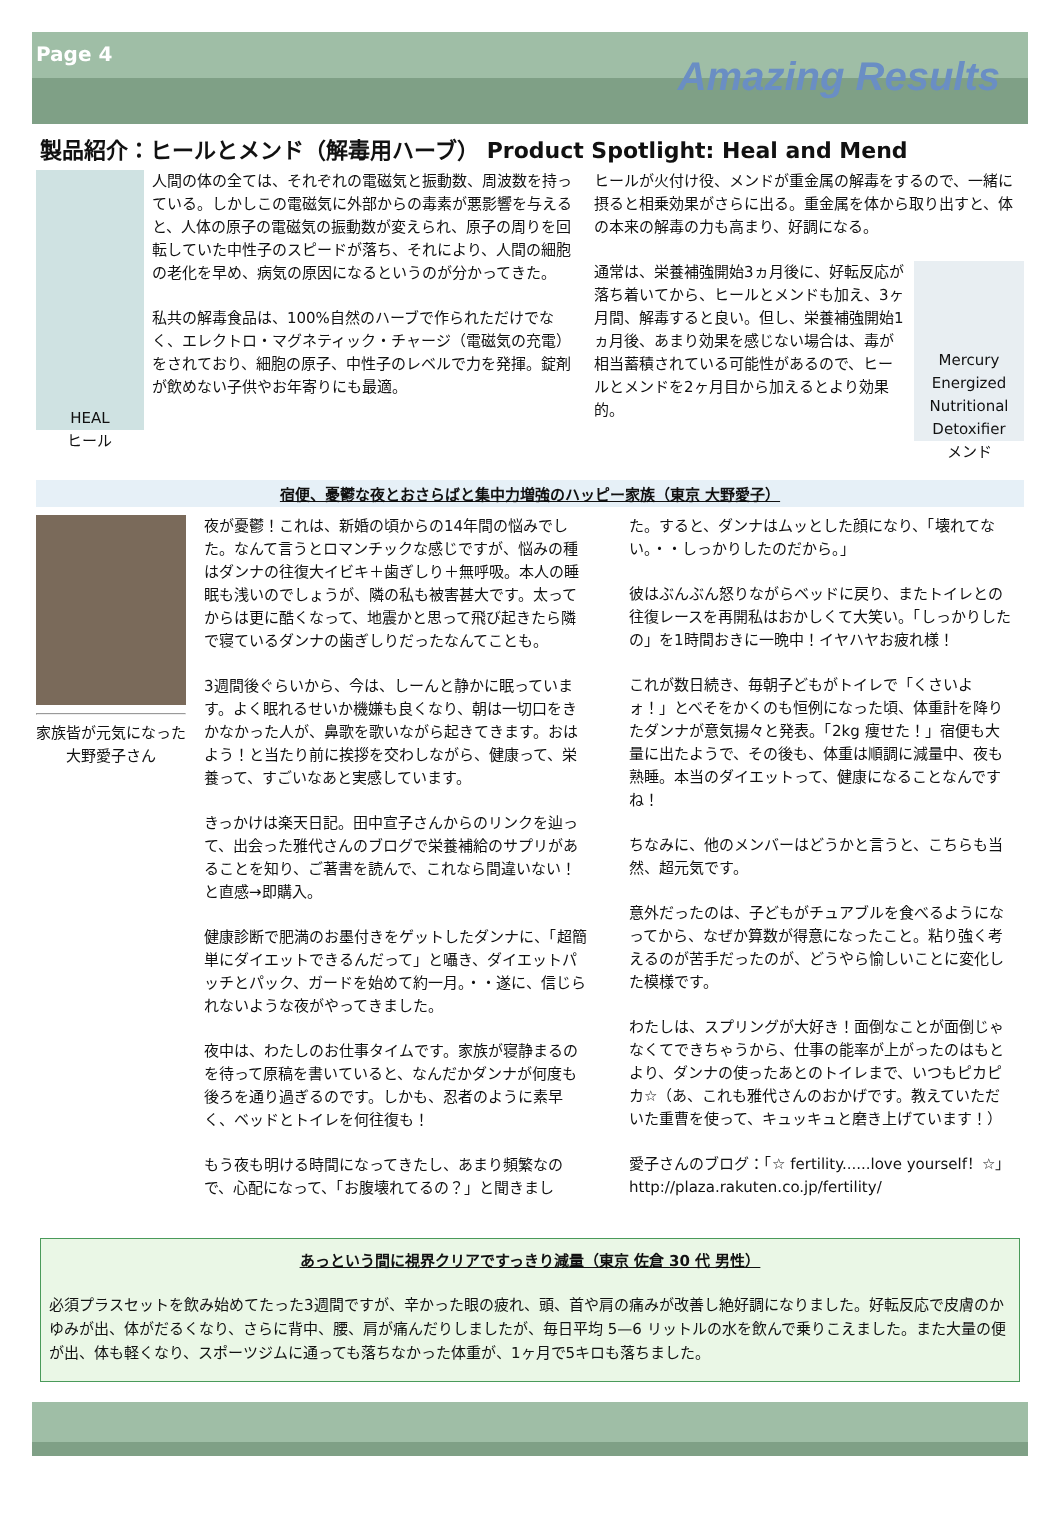Page 4
Amazing Results
製品紹介：ヒールとメンド（解毒用ハーブ） Product Spotlight: Heal and Mend
HEAL
ヒール
人間の体の全ては、それぞれの電磁気と振動数、周波数を持っている。しかしこの電磁気に外部からの毒素が悪影響を与えると、人体の原子の電磁気の振動数が変えられ、原子の周りを回転していた中性子のスピードが落ち、それにより、人間の細胞の老化を早め、病気の原因になるというのが分かってきた。
私共の解毒食品は、100%自然のハーブで作られただけでなく、エレクトロ・マグネティック・チャージ（電磁気の充電）をされており、細胞の原子、中性子のレベルで力を発揮。錠剤が飲めない子供やお年寄りにも最適。
ヒールが火付け役、メンドが重金属の解毒をするので、一緒に摂ると相乗効果がさらに出る。重金属を体から取り出すと、体の本来の解毒の力も高まり、好調になる。
通常は、栄養補強開始3ヵ月後に、好転反応が落ち着いてから、ヒールとメンドも加え、3ヶ月間、解毒すると良い。但し、栄養補強開始1ヵ月後、あまり効果を感じない場合は、毒が相当蓄積されている可能性があるので、ヒールとメンドを2ヶ月目から加えるとより効果的。
Mercury Energized Nutritional Detoxifier
メンド
宿便、憂鬱な夜とおさらばと集中力増強のハッピー家族（東京 大野愛子）
家族皆が元気になった大野愛子さん
夜が憂鬱！これは、新婚の頃からの14年間の悩みでした。なんて言うとロマンチックな感じですが、悩みの種はダンナの往復大イビキ＋歯ぎしり＋無呼吸。本人の睡眠も浅いのでしょうが、隣の私も被害甚大です。太ってからは更に酷くなって、地震かと思って飛び起きたら隣で寝ているダンナの歯ぎしりだったなんてことも。
3週間後ぐらいから、今は、しーんと静かに眠っています。よく眠れるせいか機嫌も良くなり、朝は一切口をきかなかった人が、鼻歌を歌いながら起きてきます。おはよう！と当たり前に挨拶を交わしながら、健康って、栄養って、すごいなあと実感しています。
きっかけは楽天日記。田中宣子さんからのリンクを辿って、出会った雅代さんのブログで栄養補給のサプリがあることを知り、ご著書を読んで、これなら間違いない！と直感→即購入。
健康診断で肥満のお墨付きをゲットしたダンナに、「超簡単にダイエットできるんだって」と囁き、ダイエットパッチとパック、ガードを始めて約一月。・・遂に、信じられないような夜がやってきました。
夜中は、わたしのお仕事タイムです。家族が寝静まるのを待って原稿を書いていると、なんだかダンナが何度も後ろを通り過ぎるのです。しかも、忍者のように素早く、ベッドとトイレを何往復も！
もう夜も明ける時間になってきたし、あまり頻繁なので、心配になって、「お腹壊れてるの？」と聞きまし
た。すると、ダンナはムッとした顔になり、「壊れてない。・・しっかりしたのだから。」
彼はぶんぶん怒りながらベッドに戻り、またトイレとの往復レースを再開私はおかしくて大笑い。「しっかりしたの」を1時間おきに一晩中！イヤハヤお疲れ様！
これが数日続き、毎朝子どもがトイレで「くさいよォ！」とべそをかくのも恒例になった頃、体重計を降りたダンナが意気揚々と発表。「2kg 痩せた！」宿便も大量に出たようで、その後も、体重は順調に減量中、夜も熟睡。本当のダイエットって、健康になることなんですね！
ちなみに、他のメンバーはどうかと言うと、こちらも当然、超元気です。
意外だったのは、子どもがチュアブルを食べるようになってから、なぜか算数が得意になったこと。粘り強く考えるのが苦手だったのが、どうやら愉しいことに変化した模様です。
わたしは、スプリングが大好き！面倒なことが面倒じゃなくてできちゃうから、仕事の能率が上がったのはもとより、ダンナの使ったあとのトイレまで、いつもピカピカ☆（あ、これも雅代さんのおかげです。教えていただいた重曹を使って、キュッキュと磨き上げています！）
愛子さんのブログ：「☆ fertility......love yourself！☆」
http://plaza.rakuten.co.jp/fertility/
あっという間に視界クリアですっきり減量（東京 佐倉 30 代 男性）
必須プラスセットを飲み始めてたった3週間ですが、辛かった眼の疲れ、頭、首や肩の痛みが改善し絶好調になりました。好転反応で皮膚のかゆみが出、体がだるくなり、さらに背中、腰、肩が痛んだりしましたが、毎日平均 5—6 リットルの水を飲んで乗りこえました。また大量の便が出、体も軽くなり、スポーツジムに通っても落ちなかった体重が、1ヶ月で5キロも落ちました。